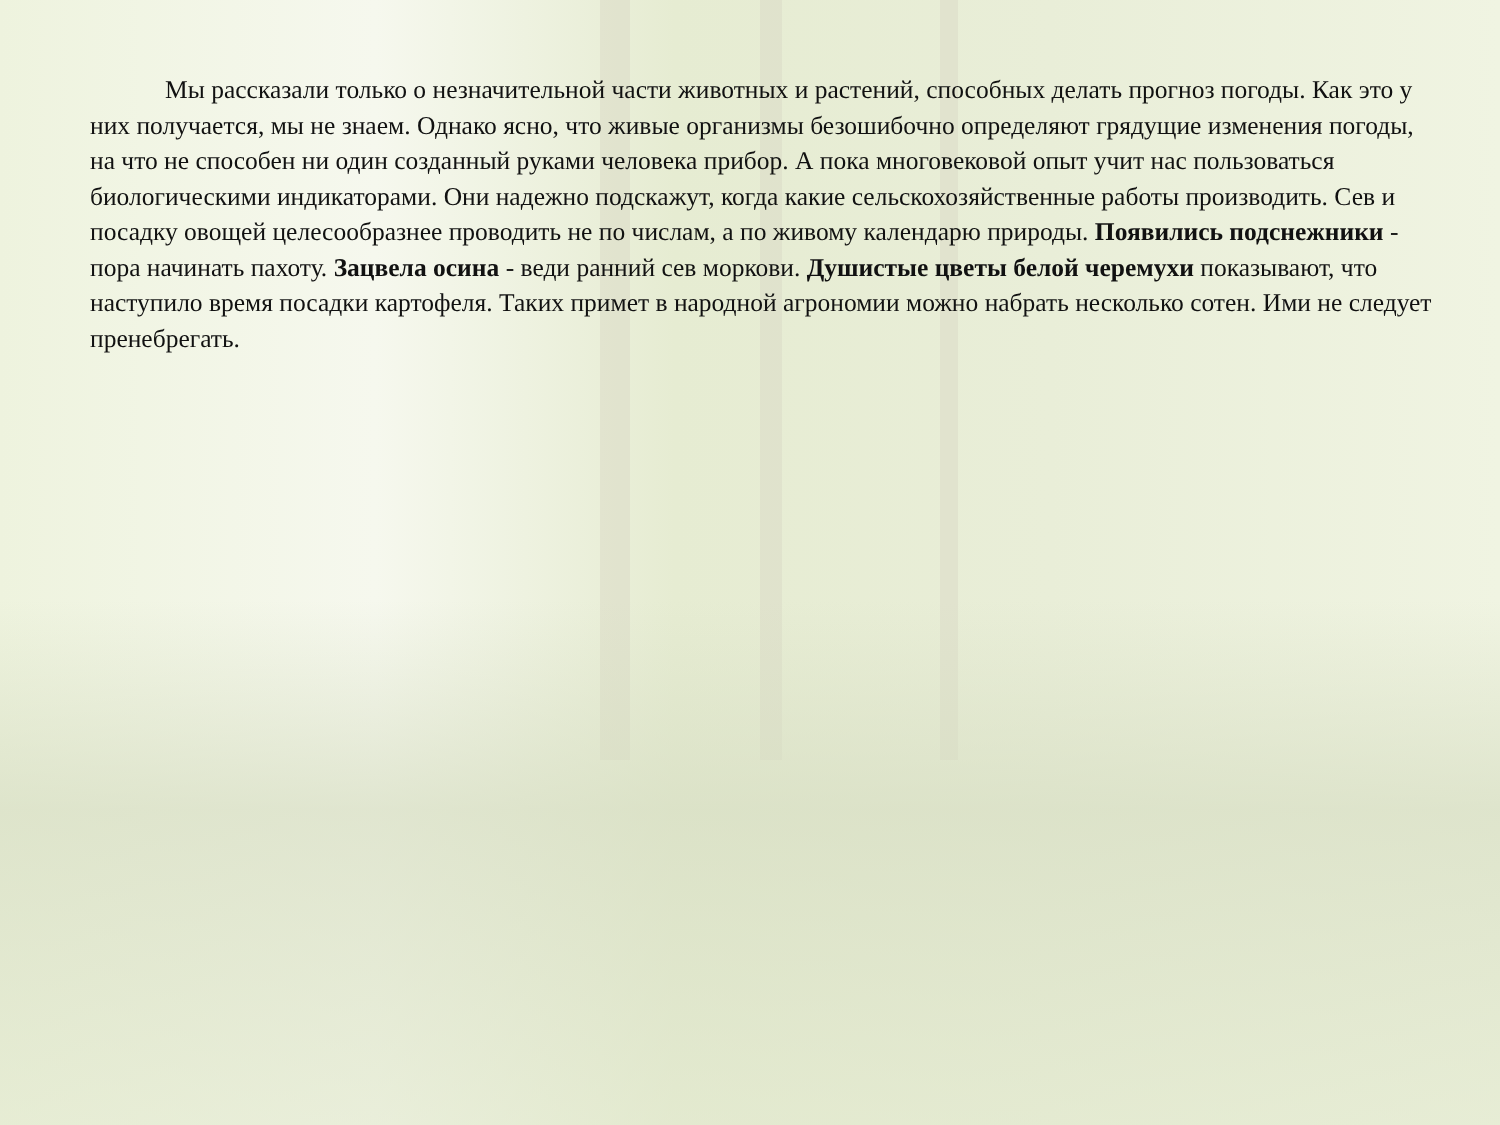Мы рассказали только о незначительной части животных и растений, способных делать прогноз погоды. Как это у них получается, мы не знаем. Однако ясно, что живые организмы безошибочно определяют грядущие изменения погоды, на что не способен ни один созданный руками человека прибор. А пока многовековой опыт учит нас пользоваться биологическими индикаторами. Они надежно подскажут, когда какие сельскохозяйственные работы производить. Сев и посадку овощей целесообразнее проводить не по числам, а по живому календарю природы. Появились подснежники - пора начинать пахоту. Зацвела осина - веди ранний сев моркови. Душистые цветы белой черемухи показывают, что наступило время посадки картофеля. Таких примет в народной агрономии можно набрать несколько сотен. Ими не следует пренебрегать.